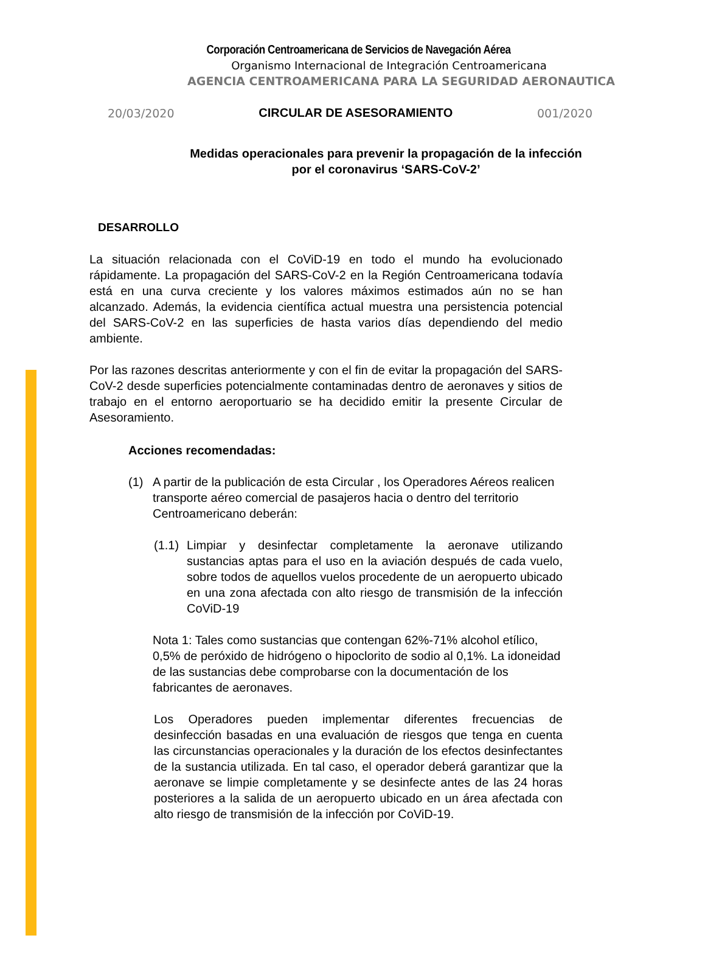Corporación Centroamericana de Servicios de Navegación Aérea
Organismo Internacional de Integración Centroamericana
AGENCIA CENTROAMERICANA PARA LA SEGURIDAD AERONAUTICA
20/03/2020 CIRCULAR DE ASESORAMIENTO 001/2020
Medidas operacionales para prevenir la propagación de la infección
por el coronavirus ‘SARS-CoV-2’
DESARROLLO
La situación relacionada con el CoViD-19 en todo el mundo ha evolucionado rápidamente. La propagación del SARS-CoV-2 en la Región Centroamericana todavía está en una curva creciente y los valores máximos estimados aún no se han alcanzado. Además, la evidencia científica actual muestra una persistencia potencial del SARS-CoV-2 en las superficies de hasta varios días dependiendo del medio ambiente.
Por las razones descritas anteriormente y con el fin de evitar la propagación del SARS-CoV-2 desde superficies potencialmente contaminadas dentro de aeronaves y sitios de trabajo en el entorno aeroportuario se ha decidido emitir la presente Circular de Asesoramiento.
Acciones recomendadas:
(1) A partir de la publicación de esta Circular , los Operadores Aéreos realicen transporte aéreo comercial de pasajeros hacia o dentro del territorio Centroamericano deberán:
(1.1)
Limpiar y desinfectar completamente la aeronave utilizando sustancias aptas para el uso en la aviación después de cada vuelo, sobre todos de aquellos vuelos procedente de un aeropuerto ubicado en una zona afectada con alto riesgo de transmisión de la infección CoViD-19
Nota 1: Tales como sustancias que contengan 62%-71% alcohol etílico, 0,5% de peróxido de hidrógeno o hipoclorito de sodio al 0,1%. La idoneidad de las sustancias debe comprobarse con la documentación de los fabricantes de aeronaves.
Los Operadores pueden implementar diferentes frecuencias de desinfección basadas en una evaluación de riesgos que tenga en cuenta las circunstancias operacionales y la duración de los efectos desinfectantes de la sustancia utilizada. En tal caso, el operador deberá garantizar que la aeronave se limpie completamente y se desinfecte antes de las 24 horas posteriores a la salida de un aeropuerto ubicado en un área afectada con alto riesgo de transmisión de la infección por CoViD-19.